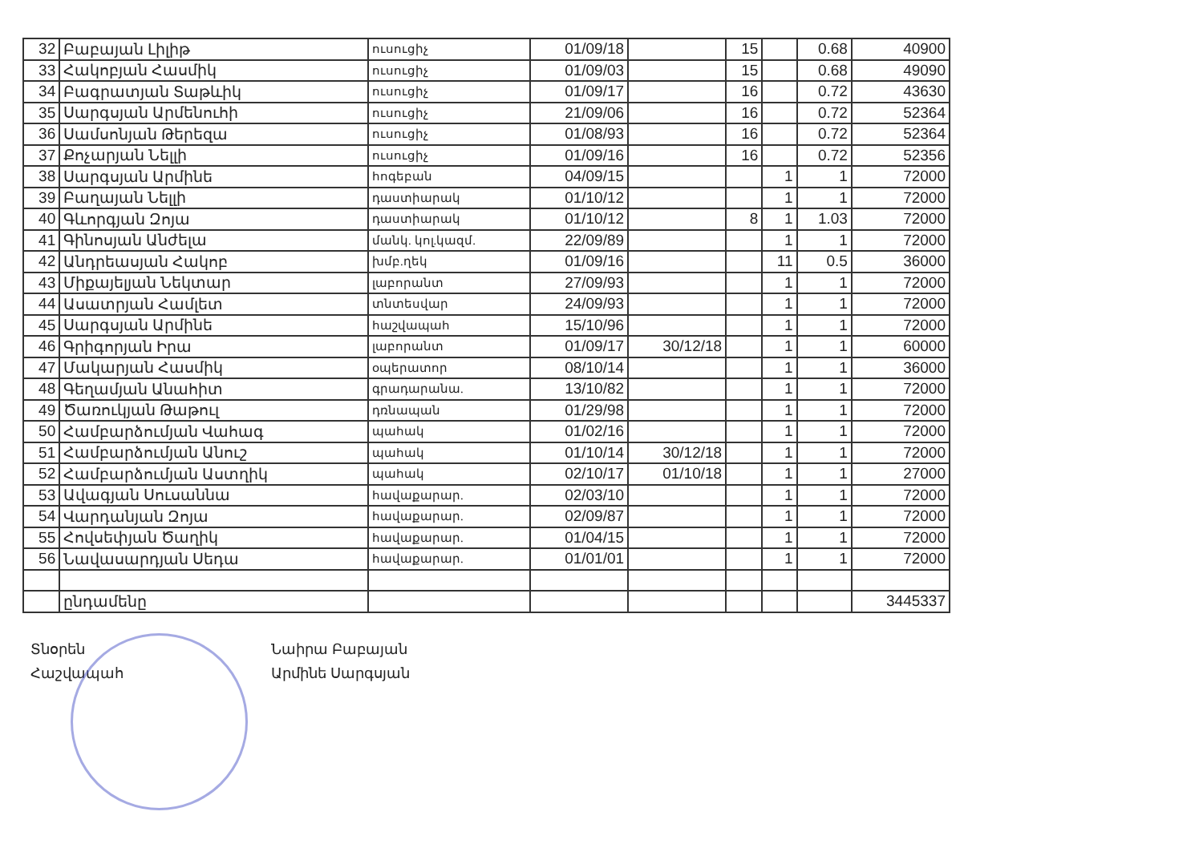| 32 | Բաբայան Լիլիթ | ուսուցիչ | 01/09/18 | | 15 | | 0.68 | 40900 |
| 33 | Հակոբյան Հասմիկ | ուսուցիչ | 01/09/03 | | 15 | | 0.68 | 49090 |
| 34 | Բագրատյան Տաթևիկ | ուսուցիչ | 01/09/17 | | 16 | | 0.72 | 43630 |
| 35 | Սարգսյան Արմենուհի | ուսուցիչ | 21/09/06 | | 16 | | 0.72 | 52364 |
| 36 | Սամսոնյան Թերեզա | ուսուցիչ | 01/08/93 | | 16 | | 0.72 | 52364 |
| 37 | Քոչարյան Նելլի | ուսուցիչ | 01/09/16 | | 16 | | 0.72 | 52356 |
| 38 | Սարգսյան Արմինե | հոգեբան | 04/09/15 | | | 1 | 1 | 72000 |
| 39 | Բաղայան Նելլի | դաստիարակ | 01/10/12 | | | 1 | 1 | 72000 |
| 40 | Գևորգյան Զոյա | դաստիարակ | 01/10/12 | | 8 | 1 | 1.03 | 72000 |
| 41 | Գինոսյան Անժելա | մանկ. կոլ.կազմ. | 22/09/89 | | | 1 | 1 | 72000 |
| 42 | Անդրեասյան Հակոբ | խմբ.ղեկ | 01/09/16 | | | 11 | 0.5 | 36000 |
| 43 | Միքայելյան Նեկտար | լաբորանտ | 27/09/93 | | | 1 | 1 | 72000 |
| 44 | Ասատրյան Համլետ | տնտեսվար | 24/09/93 | | | 1 | 1 | 72000 |
| 45 | Սարգսյան Արմինե | հաշվապահ | 15/10/96 | | | 1 | 1 | 72000 |
| 46 | Գրիգորյան Իրա | լաբորանտ | 01/09/17 | 30/12/18 | | 1 | 1 | 60000 |
| 47 | Մակարյան Հասմիկ | օպերատոր | 08/10/14 | | | 1 | 1 | 36000 |
| 48 | Գեղամյան Անահիտ | գրադարանա. | 13/10/82 | | | 1 | 1 | 72000 |
| 49 | Ծառուկյան Թաթուլ | դռնապան | 01/29/98 | | | 1 | 1 | 72000 |
| 50 | Համբարձումյան Վահագ | պահակ | 01/02/16 | | | 1 | 1 | 72000 |
| 51 | Համբարձումյան Անուշ | պահակ | 01/10/14 | 30/12/18 | | 1 | 1 | 72000 |
| 52 | Համբարձումյան Աստղիկ | պահակ | 02/10/17 | 01/10/18 | | 1 | 1 | 27000 |
| 53 | Ավագյան Սուսաննա | հավաքարար. | 02/03/10 | | | 1 | 1 | 72000 |
| 54 | Վարդանյան Զոյա | հավաքարար. | 02/09/87 | | | 1 | 1 | 72000 |
| 55 | Հովսեփյան Ծաղիկ | հավաքարար. | 01/04/15 | | | 1 | 1 | 72000 |
| 56 | Նավասարդյան Սեդա | հավաքարար. | 01/01/01 | | | 1 | 1 | 72000 |
| | ընդամենը | | | | | | | 3445337 |
Տնօրեն
Հաշվապահ
Նաիրա Բաբայան
Արմինե Սարգսյան